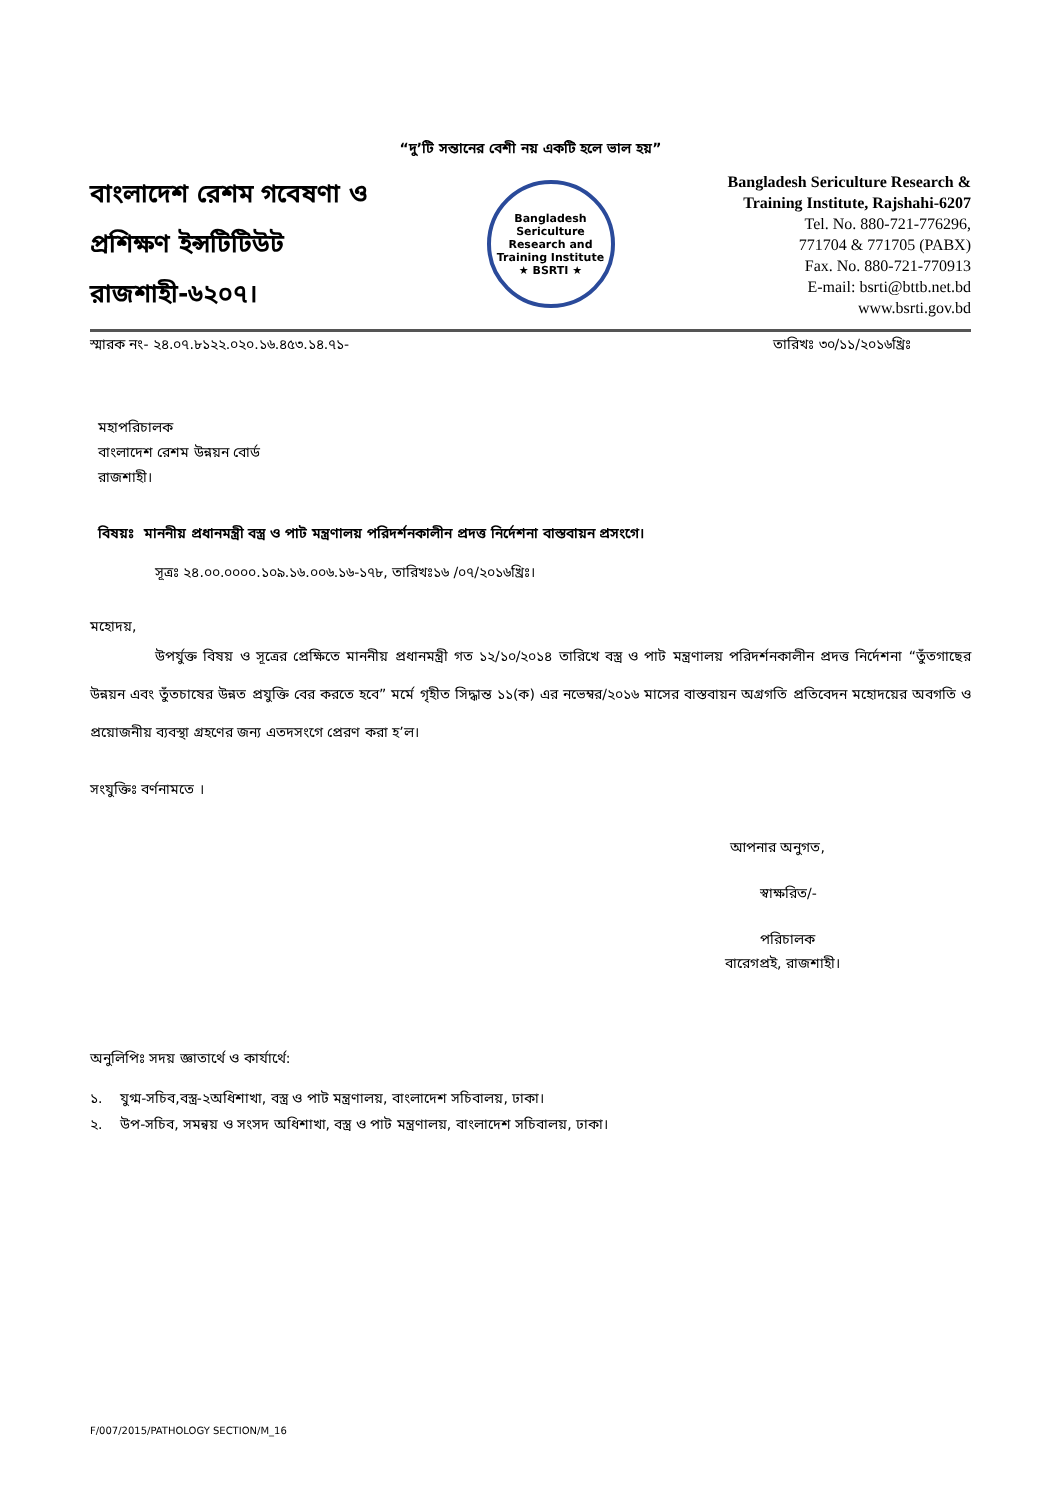“দু’টি সন্তানের বেশী নয় একটি হলে ভাল হয়”
বাংলাদেশ রেশম গবেষণা ও প্রশিক্ষণ ইন্সটিটিউট রাজশাহী-৬২০৭।
Bangladesh Sericulture Research and Training Institute
★ BSRTI ★
Bangladesh Sericulture Research & Training Institute, Rajshahi-6207
Tel. No. 880-721-776296,
771704 & 771705 (PABX)
Fax. No. 880-721-770913
E-mail: bsrti@bttb.net.bd
www.bsrti.gov.bd
স্মারক নং- ২৪.০৭.৮১২২.০২০.১৬.৪৫৩.১৪.৭১- তারিখঃ ৩০/১১/২০১৬খ্রিঃ
মহাপরিচালক
বাংলাদেশ রেশম উন্নয়ন বোর্ড
রাজশাহী।
বিষয়ঃ মাননীয় প্রধানমন্ত্রী বস্ত্র ও পাট মন্ত্রণালয় পরিদর্শনকালীন প্রদত্ত নির্দেশনা বাস্তবায়ন প্রসংগে।
সূত্রঃ ২৪.০০.০০০০.১০৯.১৬.০০৬.১৬-১৭৮, তারিখঃ১৬ /০৭/২০১৬খ্রিঃ।
মহোদয়,
উপর্যুক্ত বিষয় ও সূত্রের প্রেক্ষিতে মাননীয় প্রধানমন্ত্রী গত ১২/১০/২০১৪ তারিখে বস্ত্র ও পাট মন্ত্রণালয় পরিদর্শনকালীন প্রদত্ত নির্দেশনা “তুঁতগাছের উন্নয়ন এবং তুঁতচাষের উন্নত প্রযুক্তি বের করতে হবে” মর্মে গৃহীত সিদ্ধান্ত ১১(ক) এর নভেম্বর/২০১৬ মাসের বাস্তবায়ন অগ্রগতি প্রতিবেদন মহোদয়ের অবগতি ও প্রয়োজনীয় ব্যবস্থা গ্রহণের জন্য এতদসংগে প্রেরণ করা হ’ল।
সংযুক্তিঃ বর্ণনামতে ।
আপনার অনুগত,
স্বাক্ষরিত/-
পরিচালক
বারেগপ্রই, রাজশাহী।
অনুলিপিঃ সদয় জ্ঞাতার্থে ও কার্যার্থে:
১. যুগ্ম-সচিব,বস্ত্র-২অধিশাখা, বস্ত্র ও পাট মন্ত্রণালয়, বাংলাদেশ সচিবালয়, ঢাকা।
২. উপ-সচিব, সমন্বয় ও সংসদ অধিশাখা, বস্ত্র ও পাট মন্ত্রণালয়, বাংলাদেশ সচিবালয়, ঢাকা।
F/007/2015/PATHOLOGY SECTION/M_16